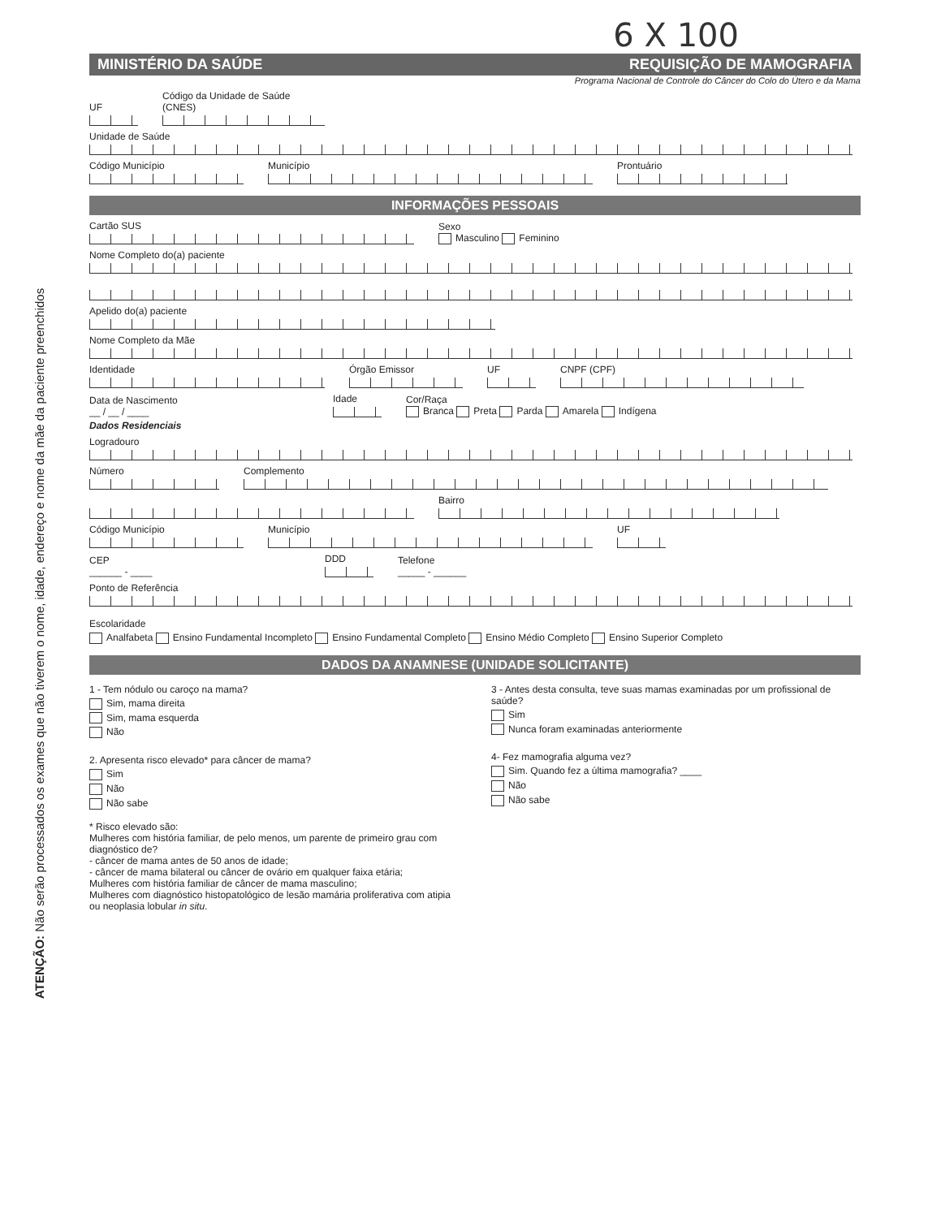ATENÇÃO: Não serão processados os exames que não tiverem o nome, idade, endereço e nome da mãe da paciente preenchidos
6 X 100
MINISTÉRIO DA SAÚDE REQUISIÇÃO DE MAMOGRAFIA
Programa Nacional de Controle do Câncer do Colo do Útero e da Mama
UF Código da Unidade de Saúde (CNES)
Unidade de Saúde
Código Município Município Prontuário
INFORMAÇÕES PESSOAIS
Cartão SUS Sexo
Masculino Feminino
Nome Completo do(a) paciente
Apelido do(a) paciente
Nome Completo da Mãe
Identidade Órgão Emissor UF CNPF (CPF)
Data de Nascimento
__ / __ / ____ Idade Cor/Raça
Branca Preta Parda Amarela Indígena
Dados Residenciais
Logradouro
Número Complemento
Bairro
Código Município Município UF
CEP
______ - ____ DDD Telefone
_____ - ______
Ponto de Referência
Escolaridade
Analfabeta Ensino Fundamental Incompleto Ensino Fundamental Completo Ensino Médio Completo Ensino Superior Completo
DADOS DA ANAMNESE (UNIDADE SOLICITANTE)
1 - Tem nódulo ou caroço na mama?
Sim, mama direita
Sim, mama esquerda
Não
2. Apresenta risco elevado* para câncer de mama?
Sim
Não
Não sabe
* Risco elevado são:
Mulheres com história familiar, de pelo menos, um parente de primeiro grau com diagnóstico de?
- câncer de mama antes de 50 anos de idade;
- câncer de mama bilateral ou câncer de ovário em qualquer faixa etária;
Mulheres com história familiar de câncer de mama masculino;
Mulheres com diagnóstico histopatológico de lesão mamária proliferativa com atipia ou neoplasia lobular in situ.
3 - Antes desta consulta, teve suas mamas examinadas por um profissional de saúde?
Sim
Nunca foram examinadas anteriormente
4- Fez mamografia alguma vez?
Sim. Quando fez a última mamografia? ____
Não
Não sabe